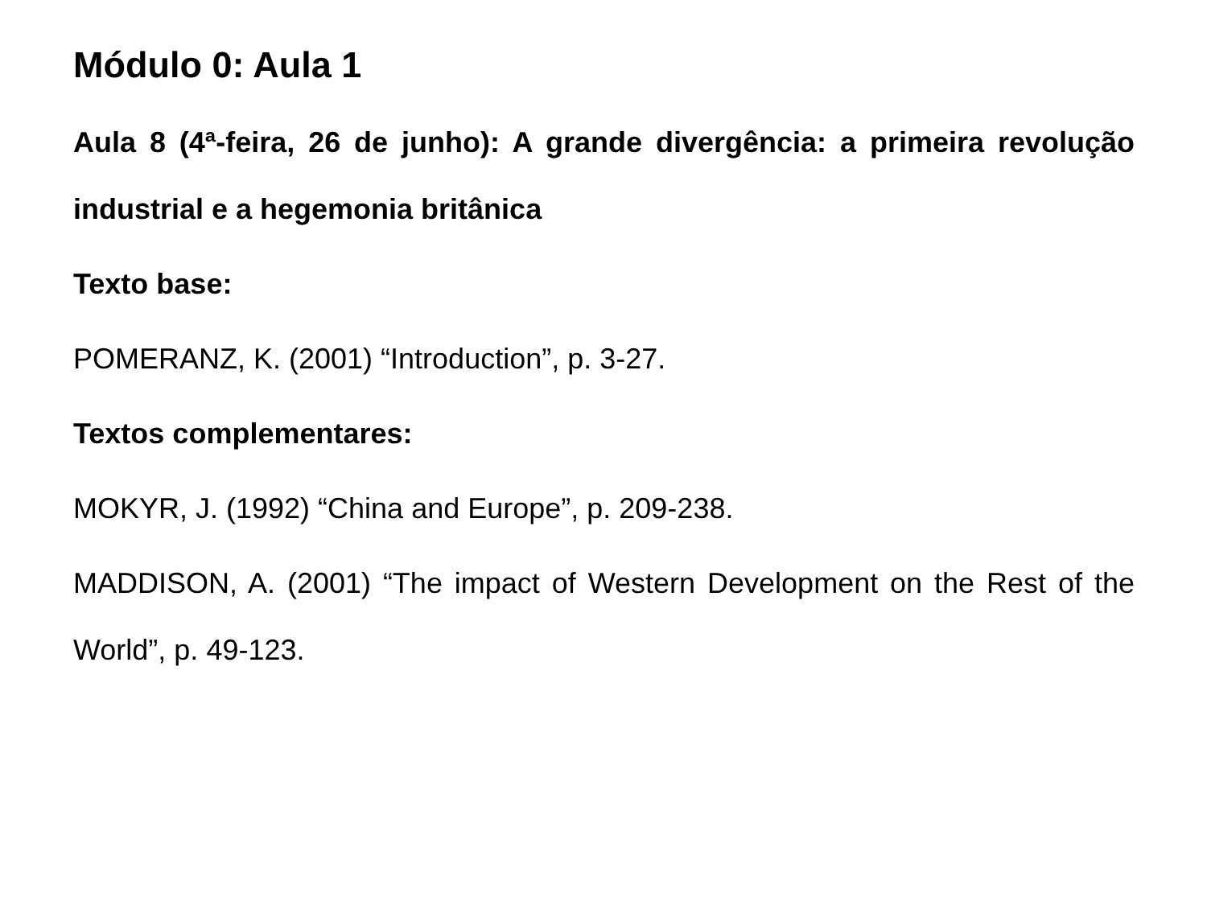Módulo 0: Aula 1
Aula 8 (4ª-feira, 26 de junho): A grande divergência: a primeira revolução industrial e a hegemonia britânica
Texto base:
POMERANZ, K. (2001) “Introduction”, p. 3-27.
Textos complementares:
MOKYR, J. (1992) “China and Europe”, p. 209-238.
MADDISON, A. (2001) “The impact of Western Development on the Rest of the World”, p. 49-123.